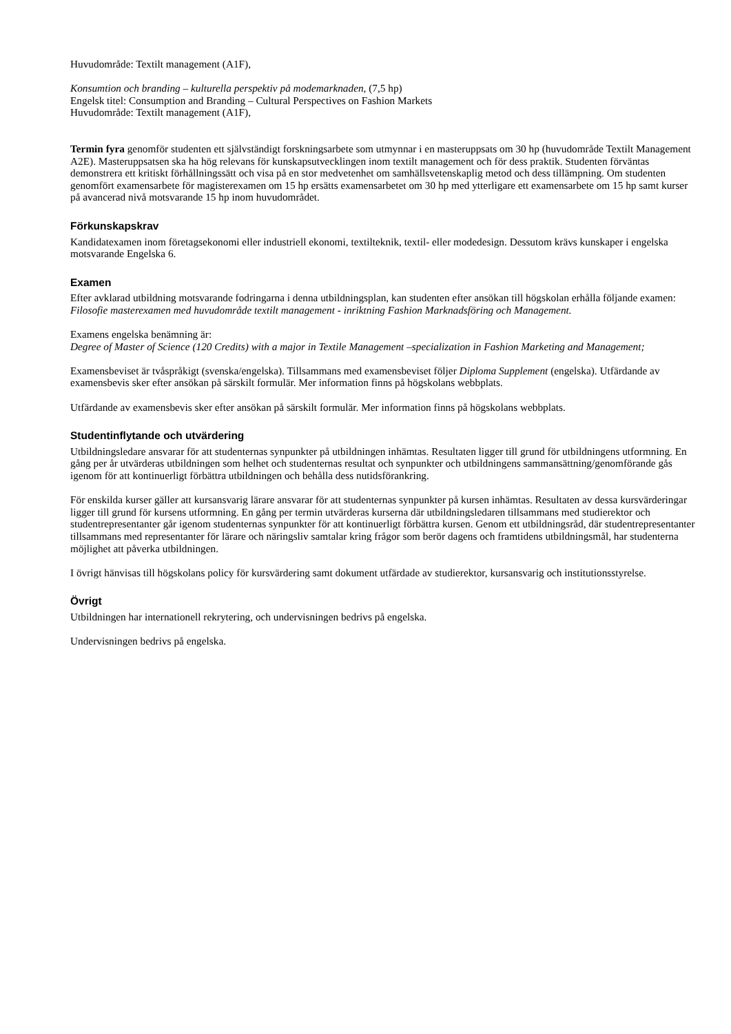Huvudområde: Textilt management (A1F),
Konsumtion och branding – kulturella perspektiv på modemarknaden, (7,5 hp)
Engelsk titel: Consumption and Branding – Cultural Perspectives on Fashion Markets
Huvudområde: Textilt management (A1F),
Termin fyra genomför studenten ett självständigt forskningsarbete som utmynnar i en masteruppsats om 30 hp (huvudområde Textilt Management A2E). Masteruppsatsen ska ha hög relevans för kunskapsutvecklingen inom textilt management och för dess praktik. Studenten förväntas demonstrera ett kritiskt förhållningssätt och visa på en stor medvetenhet om samhällsvetenskaplig metod och dess tillämpning. Om studenten genomfört examensarbete för magisterexamen om 15 hp ersätts examensarbetet om 30 hp med ytterligare ett examensarbete om 15 hp samt kurser på avancerad nivå motsvarande 15 hp inom huvudområdet.
Förkunskapskrav
Kandidatexamen inom företagsekonomi eller industriell ekonomi, textilteknik, textil- eller modedesign. Dessutom krävs kunskaper i engelska motsvarande Engelska 6.
Examen
Efter avklarad utbildning motsvarande fodringarna i denna utbildningsplan, kan studenten efter ansökan till högskolan erhålla följande examen:
Filosofie masterexamen med huvudområde textilt management - inriktning Fashion Marknadsföring och Management.
Examens engelska benämning är:
Degree of Master of Science (120 Credits) with a major in Textile Management –specialization in Fashion Marketing and Management;
Examensbeviset är tvåspråkigt (svenska/engelska). Tillsammans med examensbeviset följer Diploma Supplement (engelska). Utfärdande av examensbevis sker efter ansökan på särskilt formulär. Mer information finns på högskolans webbplats.
Utfärdande av examensbevis sker efter ansökan på särskilt formulär. Mer information finns på högskolans webbplats.
Studentinflytande och utvärdering
Utbildningsledare ansvarar för att studenternas synpunkter på utbildningen inhämtas. Resultaten ligger till grund för utbildningens utformning. En gång per år utvärderas utbildningen som helhet och studenternas resultat och synpunkter och utbildningens sammansättning/genomförande gås igenom för att kontinuerligt förbättra utbildningen och behålla dess nutidsförankring.
För enskilda kurser gäller att kursansvarig lärare ansvarar för att studenternas synpunkter på kursen inhämtas. Resultaten av dessa kursvärderingar ligger till grund för kursens utformning. En gång per termin utvärderas kurserna där utbildningsledaren tillsammans med studierektor och studentrepresentanter går igenom studenternas synpunkter för att kontinuerligt förbättra kursen. Genom ett utbildningsråd, där studentrepresentanter tillsammans med representanter för lärare och näringsliv samtalar kring frågor som berör dagens och framtidens utbildningsmål, har studenterna möjlighet att påverka utbildningen.
I övrigt hänvisas till högskolans policy för kursvärdering samt dokument utfärdade av studierektor, kursansvarig och institutionsstyrelse.
Övrigt
Utbildningen har internationell rekrytering, och undervisningen bedrivs på engelska.
Undervisningen bedrivs på engelska.